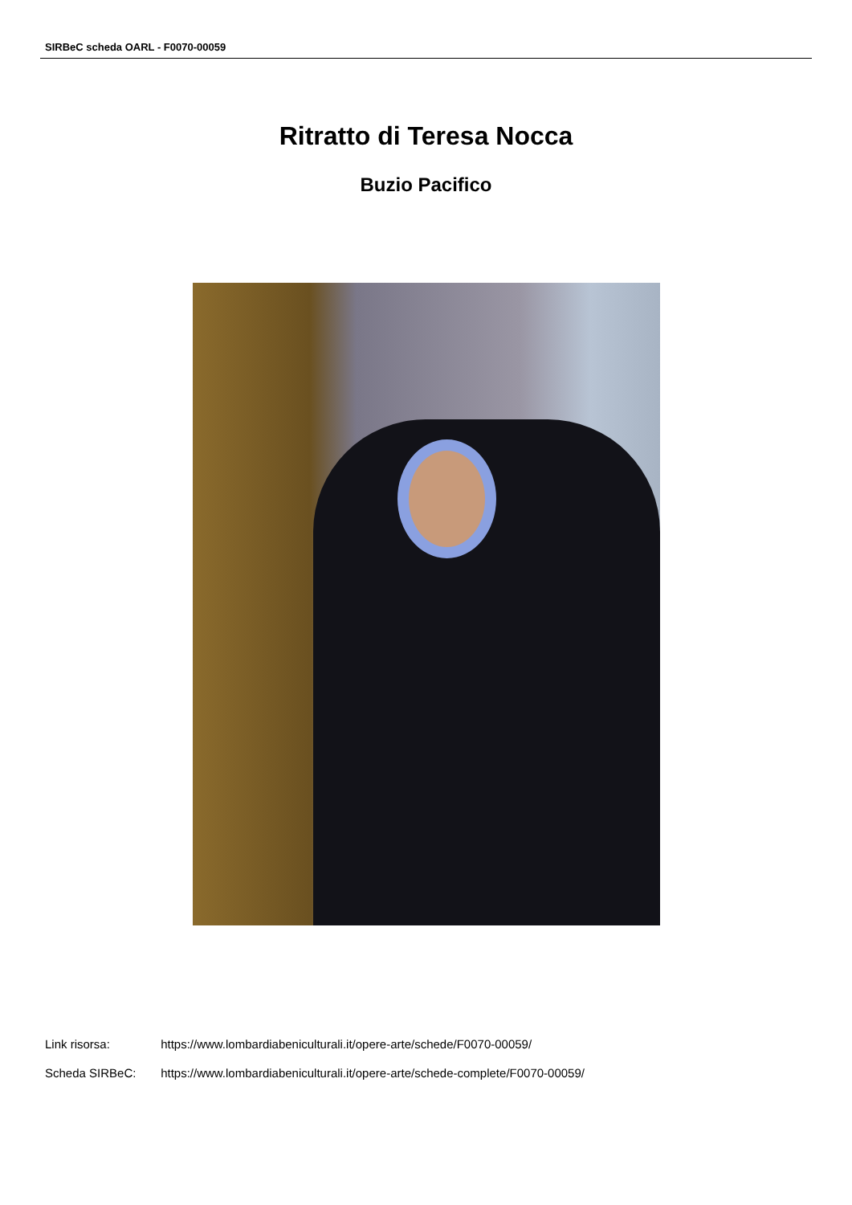SIRBeC scheda OARL - F0070-00059
Ritratto di Teresa Nocca
Buzio Pacifico
Link risorsa: https://www.lombardiabeniculturali.it/opere-arte/schede/F0070-00059/
Scheda SIRBeC: https://www.lombardiabeniculturali.it/opere-arte/schede-complete/F0070-00059/